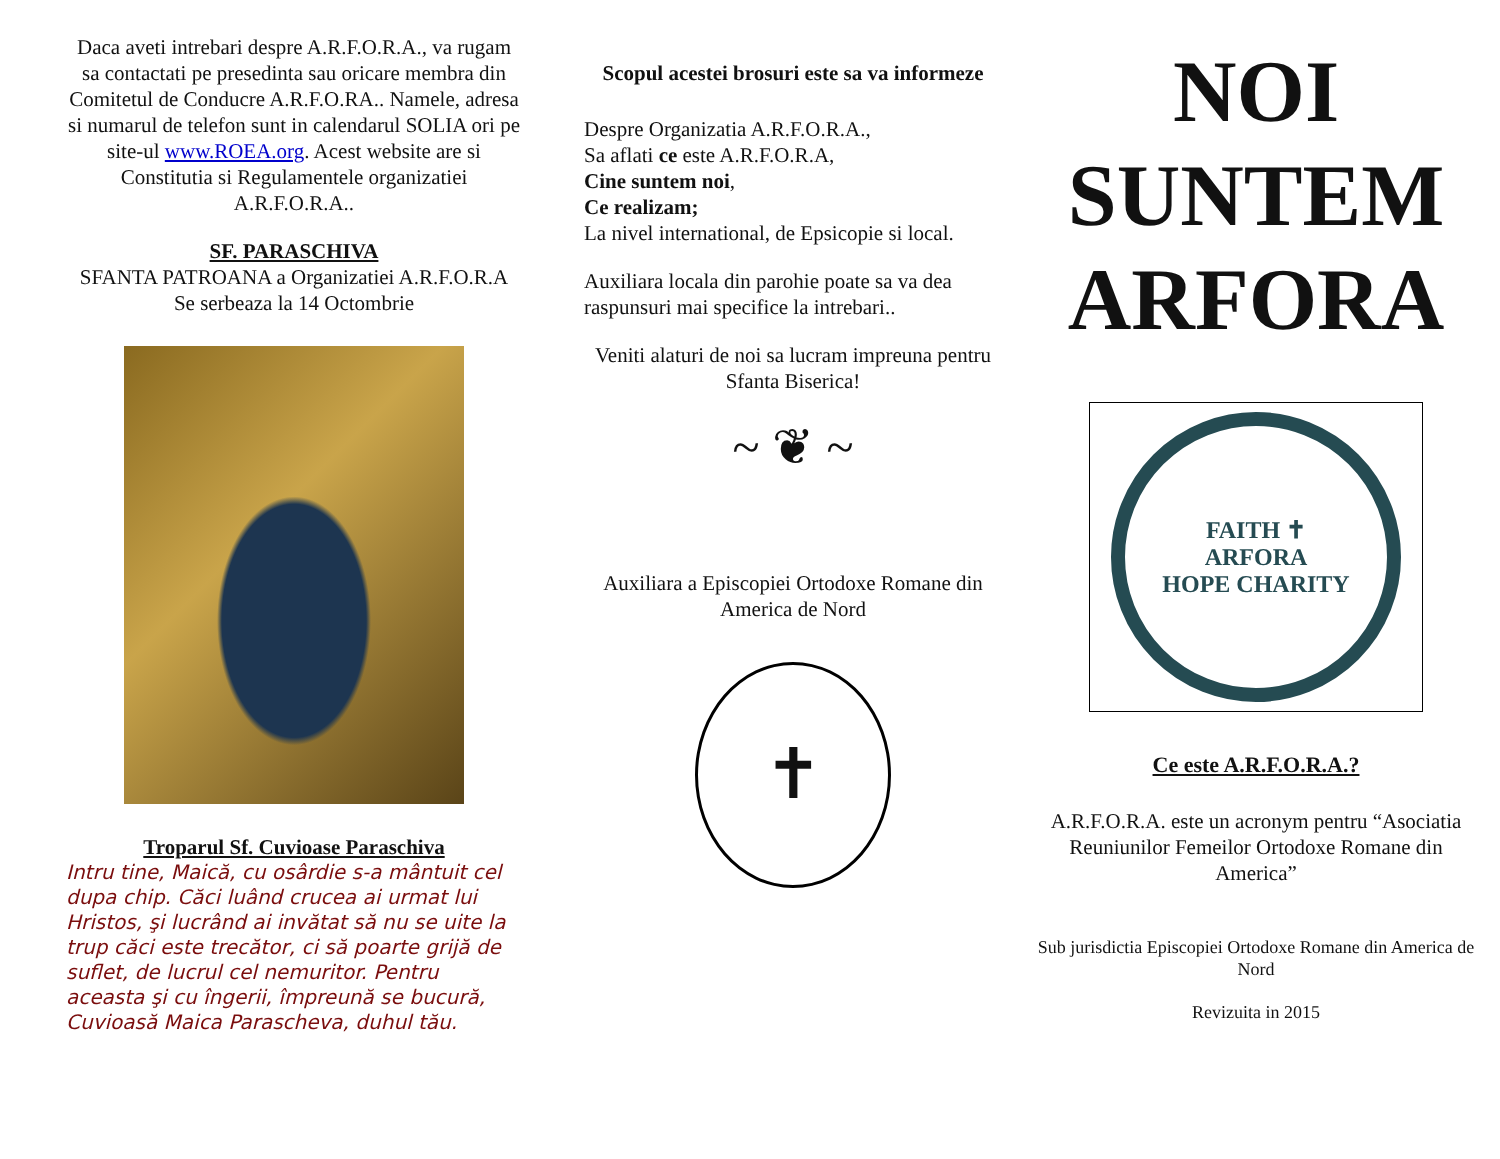Daca aveti intrebari despre A.R.F.O.R.A., va rugam sa contactati pe presedinta sau oricare membra din Comitetul de Conducre A.R.F.O.RA.. Namele, adresa si numarul de telefon sunt in calendarul SOLIA ori pe site-ul www.ROEA.org. Acest website are si Constitutia si Regulamentele organizatiei A.R.F.O.R.A..
SF. PARASCHIVA
SFANTA PATROANA a Organizatiei A.R.F.O.R.A
Se serbeaza la 14 Octombrie
Troparul Sf. Cuvioase Paraschiva
Intru tine, Maică, cu osârdie s-a mântuit cel dupa chip. Căci luând crucea ai urmat lui Hristos, şi lucrând ai invătat să nu se uite la trup căci este trecător, ci să poarte grijă de suflet, de lucrul cel nemuritor. Pentru aceasta şi cu îngerii, împreună se bucură, Cuvioasă Maica Parascheva, duhul tău.
Scopul acestei brosuri este sa va informeze
Despre Organizatia A.R.F.O.R.A.,
Sa aflati ce este A.R.F.O.R.A,
Cine suntem noi,
Ce realizam;
La nivel international, de Epsicopie si local.
Auxiliara locala din parohie poate sa va dea raspunsuri mai specifice la intrebari..
Veniti alaturi de noi sa lucram impreuna pentru Sfanta Biserica!
~ ❦ ~
Auxiliara a Episcopiei Ortodoxe Romane din America de Nord
✝
NOI
SUNTEM
ARFORA
FAITH ✝
ARFORA
HOPE CHARITY
Ce este A.R.F.O.R.A.?
A.R.F.O.R.A. este un acronym pentru “Asociatia Reuniunilor Femeilor Ortodoxe Romane din America”
Sub jurisdictia Episcopiei Ortodoxe Romane din America de Nord
Revizuita in 2015